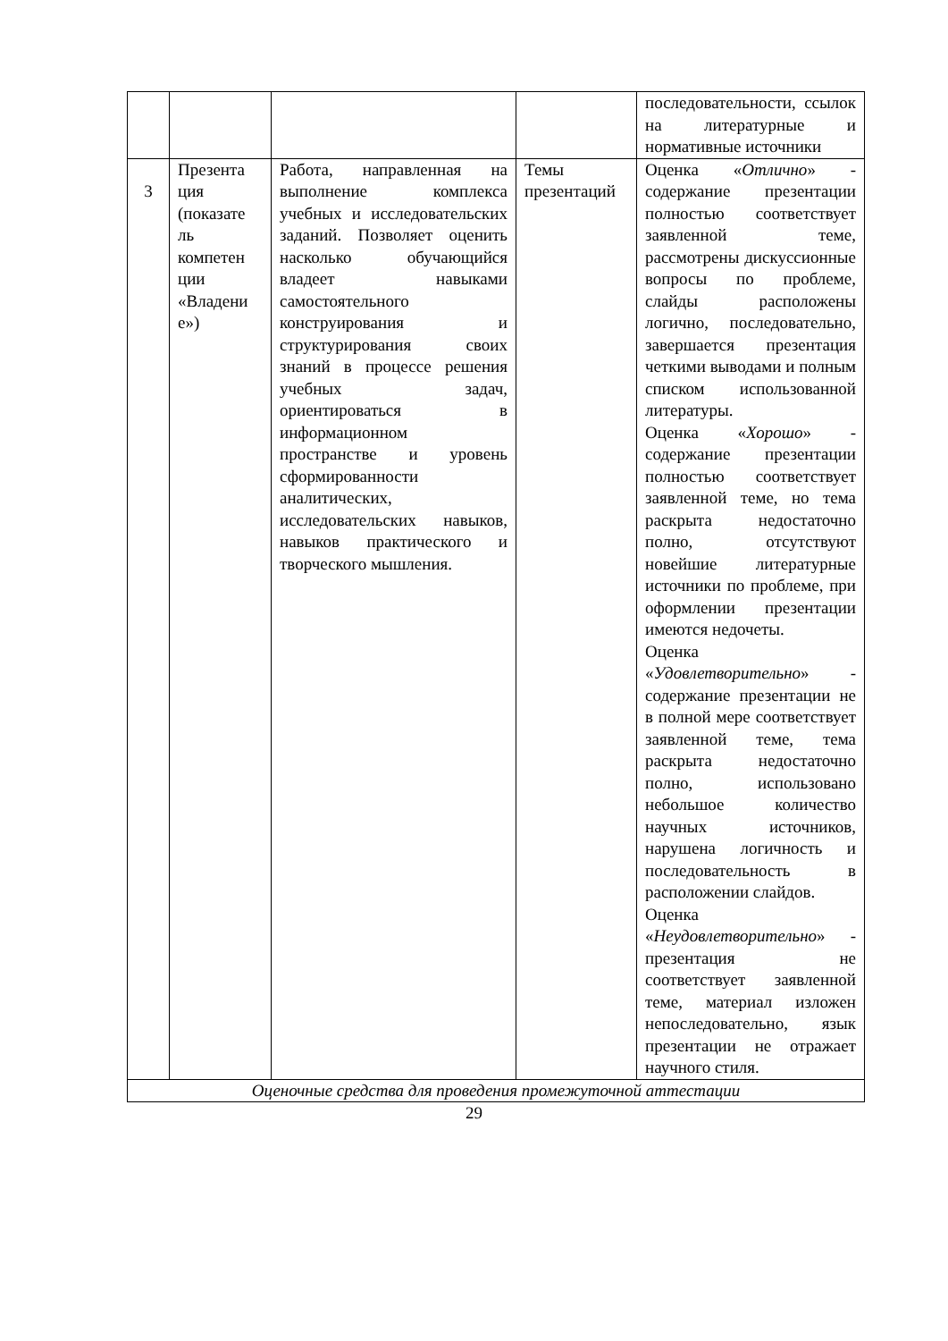| | | | | последовательности, ссылок на литературные и нормативные источники |
| 3 | Презента ция (показате ль компетен ции «Владени е») | Работа, направленная на выполнение комплекса учебных и исследовательских заданий. Позволяет оценить насколько обучающийся владеет навыками самостоятельного конструирования и структурирования своих знаний в процессе решения учебных задач, ориентироваться в информационном пространстве и уровень сформированности аналитических, исследовательских навыков, навыков практического и творческого мышления. | Темы презентаций | Оценка « Отлично » - содержание презентации полностью соответствует заявленной теме, рассмотрены дискуссионные вопросы по проблеме, слайды расположены логично, последовательно, завершается презентация четкими выводами и полным списком использованной литературы. Оценка « Хорошо » - содержание презентации полностью соответствует заявленной теме, но тема раскрыта недостаточно полно, отсутствуют новейшие литературные источники по проблеме, при оформлении презентации имеются недочеты. Оценка « Удовлетворительно » - содержание презентации не в полной мере соответствует заявленной теме, тема раскрыта недостаточно полно, использовано небольшое количество научных источников, нарушена логичность и последовательность в расположении слайдов. Оценка « Неудовлетворительно » - презентация не соответствует заявленной теме, материал изложен непоследовательно, язык презентации не отражает научного стиля. |
| Оценочные средства для проведения промежуточной аттестации | | | | |
29